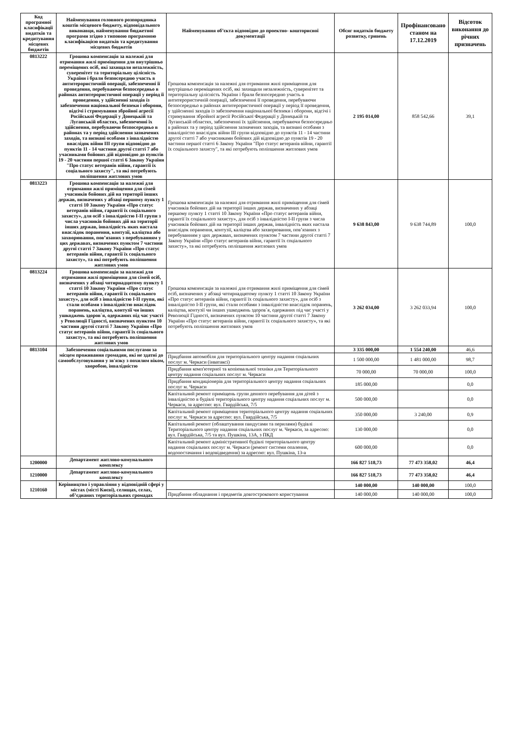| Код програмної класифікації видатків та кредитування місцевих бюджетів | Найменування головного розпорядника коштів місцевого бюджету, відповідального виконавця, найменування бюджетної програми згідно з типовою програмною класифікацією видатків та кредитування місцевих бюджетів | Найменування об’єкта відповідно до проектно- кошторисної документації | Обсяг видатків бюджету розвитку, гривень | Профінансовано станом на 17.12.2019 | Відсоток виконання до річних призначень |
| --- | --- | --- | --- | --- | --- |
| 0813222 | Грошова компенсація за належні для отримання жилі приміщення для внутрішньо переміщених осіб, які захищали незалежність, суверенітет та територіальну цілісність України і брали безпосередню участь в антитерористичній операції, забезпеченні її проведення, перебуваючи безпосередньо в районах антитерористичної операції у період її проведення, у здійсненні заходів із забезпечення національної безпеки і оборони, відсічі і стримування збройної агресії Російської Федерації у Донецькій та Луганській областях, забезпеченні їх здійснення, перебуваючи безпосередньо в районах та у період здійснення зазначених заходів, та визнані особами з інвалідністю внаслідок війни III групи відповідно до пунктів 11 - 14 частини другої статті 7 або учасниками бойових дій відповідно до пунктів 19 - 20 частини першої статті 6 Закону України "Про статус ветеранів війни, гарантії їх соціального захисту", та які потребують поліпшення житлових умов | Грошова компенсація за належні для отримання жилі приміщення для внутрішньо переміщених осіб, які захищали незалежність, суверенітет та територіальну цілісність України і брали безпосередню участь в антитерористичній операції, забезпеченні її проведення, перебуваючи безпосередньо в районах антитерористичної операції у період її проведення, у здійсненні заходів із забезпечення національної безпеки і оборони, відсічі і стримування збройної агресії Російської Федерації у Донецькій та Луганській областях, забезпеченні їх здійснення, перебуваючи безпосередньо в районах та у період здійснення зазначених заходів, та визнані особами з інвалідністю внаслідок війни III групи відповідно до пунктів 11 - 14 частини другої статті 7 або учасниками бойових дій відповідно до пунктів 19 - 20 частини першої статті 6 Закону України "Про статус ветеранів війни, гарантії їх соціального захисту", та які потребують поліпшення житлових умов | 2 195 014,00 | 858 542,66 | 39,1 |
| 0813223 | Грошова компенсація за належні для отримання жилі приміщення для сімей учасників бойових дій на території інших держав, визначених у абзаці першому пункту 1 статті 10 Закону України «Про статус ветеранів війни, гарантії їх соціального захисту», для осіб з інвалідністю I-II групи з числа учасників бойових дій на території інших держав, інвалідність яких настала внаслідок поранення, контузії, каліцтва або захворювання, пов’язаних з перебуванням у цих державах, визначених пунктом 7 частини другої статті 7 Закону України «Про статус ветеранів війни, гарантії їх соціального захисту», та які потребують поліпшення житлових умов | Грошова компенсація за належні для отримання жилі приміщення для сімей учасників бойових дій на території інших держав, визначених у абзаці першому пункту 1 статті 10 Закону України «Про статус ветеранів війни, гарантії їх соціального захисту», для осіб з інвалідністю I-II групи з числа учасників бойових дій на території інших держав, інвалідність яких настала внаслідок поранення, контузії, каліцтва або захворювання, пов’язаних з перебуванням у цих державах, визначених пунктом 7 частини другої статті 7 Закону України «Про статус ветеранів війни, гарантії їх соціального захисту», та які потребують поліпшення житлових умов | 9 638 843,00 | 9 638 744,89 | 100,0 |
| 0813224 | Грошова компенсація за належні для отримання жилі приміщення для сімей осіб, визначених у абзаці чотирнадцятому пункту 1 статті 10 Закону України «Про статус ветеранів війни, гарантії їх соціального захисту», для осіб з інвалідністю I-II групи, які стали особами з інвалідністю внаслідок поранень, каліцтва, контузії чи інших ушкоджень здоров`я, одержаних під час участі у Революції Гідності, визначених пунктом 10 частини другої статті 7 Закону України «Про статус ветеранів війни, гарантії їх соціального захисту», та які потребують поліпшення житлових умов | Грошова компенсація за належні для отримання жилі приміщення для сімей осіб, визначених у абзаці чотирнадцятому пункту 1 статті 10 Закону України «Про статус ветеранів війни, гарантії їх соціального захисту», для осіб з інвалідністю I-II групи, які стали особами з інвалідністю внаслідок поранень, каліцтва, контузії чи інших ушкоджень здоров`я, одержаних під час участі у Революції Гідності, визначених пунктом 10 частини другої статті 7 Закону України «Про статус ветеранів війни, гарантії їх соціального захисту», та які потребують поліпшення житлових умов | 3 262 034,00 | 3 262 033,94 | 100,0 |
| 0813104 | Забезпечення соціальними послугами за місцем проживання громадян, які не здатні до самообслуговування у зв'язку з похилим віком, хворобою, інвалідністю | | 3 335 000,00 | 1 554 240,00 | 46,6 |
| | | Придбання автомобіля для територіального центру надання соціальних послуг м. Черкаси (інватаксі) | 1 500 000,00 | 1 481 000,00 | 98,7 |
| | | Придбання комп'ютерної та копіювальної техніки для Територіального центру надання соціальних послуг м. Черкаси | 70 000,00 | 70 000,00 | 100,0 |
| | | Придбання кондиціонерів для територіального центру надання соціальних послуг м. Черкаси | 185 000,00 | | 0,0 |
| | | Капітальний ремонт приміщень групи денного перебування для дітей з інвалідністю в будівлі територіального центру надання соціальних послуг м. Черкаси, за адресою: вул. Гвардійська, 7/5 | 500 000,00 | | 0,0 |
| | | Капітальний ремонт приміщення територіального центру надання соціальних послуг м. Черкаси за адресою: вул. Гвардійська, 7/5 | 350 000,00 | 3 240,00 | 0,9 |
| | | Капітальний ремонт (облаштування пандусами та перилами) будівлі Територіального центру надання соціальних послуг м. Черкаси, за адресою: вул. Гвардійська, 7/5 та вул. Пушкіна, 13А, з ПКД | 130 000,00 | | 0,0 |
| | | Капітальний ремонт адміністративної будівлі територіального центру надання соціальних послуг м. Черкаси (ремонт системи опалення, водопостачання і водовідведення) за адресою: вул. Пушкіна, 13-а | 600 000,00 | | 0,0 |
| 1200000 | Департамент житлово-комунального комплексу | | 166 827 518,73 | 77 473 358,02 | 46,4 |
| 1210000 | Департамент житлово-комунального комплексу | | 166 827 518,73 | 77 473 358,02 | 46,4 |
| 1210160 | Керівництво і управління у відповідній сфері у містах (місті Києві), селищах, селах, об’єднаних територіальних громадах | | 140 000,00 | 140 000,00 | 100,0 |
| | | Придбання обладнання і предметів довгострокового користування | 140 000,00 | 140 000,00 | 100,0 |